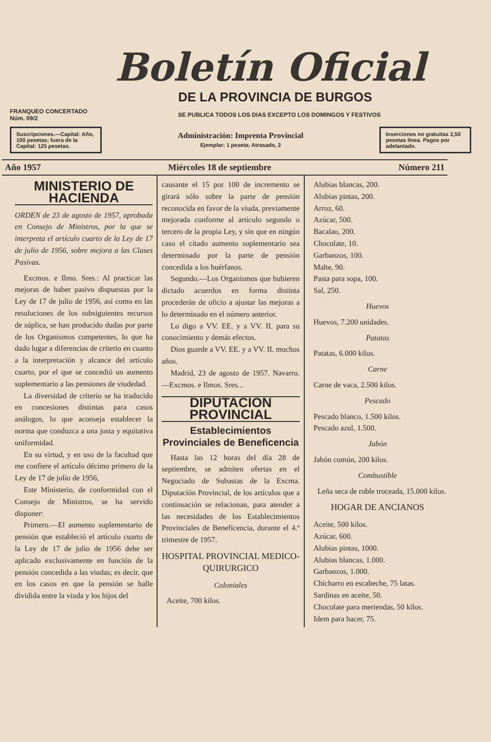Boletín Oficial
DE LA PROVINCIA DE BURGOS
FRANQUEO CONCERTADO
Núm. 09/2 SE PUBLICA TODOS LOS DIAS EXCEPTO LOS DOMINGOS Y FESTIVOS
Suscripciones.—Capital: Año, 100 pesetas; fuera de la Capital: 125 pesetas.
Administración: Imprenta Provincial
Ejemplar: 1 peseta; Atrasado, 2
Inserciones no gratuitas 2,50 pesetas línea. Pagos por adelantado.
Año 1957 Miércoles 18 de septiembre Número 211
MINISTERIO DE HACIENDA
ORDEN de 23 de agosto de 1957, aprobada en Consejo de Ministros, por la que se interpreta el artículo cuarto de la Ley de 17 de julio de 1956, sobre mejora a las Clases Pasivas.
Excmos. e Ilmo. Sres.: Al practicar las mejoras de haber pasivo dispuestas por la Ley de 17 de julio de 1956, así como en las resoluciones de los subsiguientes recursos de súplica, se han producido dudas por parte de los Organismos competentes, lo que ha dado lugar a diferencias de criterio en cuanto a la interpretación y alcance del artículo cuarto, por el que se concedió un aumento suplementario a las pensiones de viudedad.
La diversidad de criterio se ha traducido en concesiones distintas para casos análogos, lo que aconseja establecer la norma que conduzca a una justa y equitativa uniformidad.
En su virtud, y en uso de la facultad que me confiere el artículo décimo primero de la Ley de 17 de julio de 1956,
Este Ministerio, de conformidad con el Consejo de Ministros, se ha servido disponer:
Primero.—El aumento suplementario de pensión que estableció el artículo cuarto de la Ley de 17 de julio de 1956 debe ser aplicado exclusivamente en función de la pensión concedida a las viudas; es decir, que en los casos en que la pensión se halle dividida entre la viuda y los hijos del
causante el 15 por 100 de incremento se girará sólo sobre la parte de pensión reconocida en favor de la viuda, previamente mejorada conforme al artículo segundo o tercero de la propia Ley, y sin que en ningún caso el citado aumento suplementario sea determinado por la parte de pensión concedida a los huérfanos.
Segundo.—Los Organismos que hubieren dictado acuerdos en forma distinta procederán de oficio a ajustar las mejoras a lo determinado en el número anterior.
Lo digo a VV. EE. y a VV. II. para su conocimiento y demás efectos.
Dios guarde a VV. EE. y a VV. II. muchos años.
Madrid, 23 de agosto de 1957. Navarro.—Excmos. e Ilmos. Sres...
DIPUTACION PROVINCIAL
Establecimientos Provinciales de Beneficencia
Hasta las 12 horas del día 28 de septiembre, se admiten ofertas en el Negociado de Subastas de la Excma. Diputación Provincial, de los artículos que a continuación se relacionan, para atender a las necesidades de los Establecimientos Provinciales de Beneficencia, durante el 4.º trimestre de 1957.
HOSPITAL PROVINCIAL MEDICO-QUIRURGICO
Coloniales
Aceite, 700 kilos.
Alubias blancas, 200.
Alubias pintas, 200.
Arroz, 60.
Azúcar, 500.
Bacalao, 200.
Chocolate, 10.
Garbanzos, 100.
Malte, 90.
Pasta para sopa, 100.
Sal, 250.
Huevos
Huevos, 7.200 unidades.
Patatas
Patatas, 6.000 kilos.
Carne
Carne de vaca, 2.500 kilos.
Pescado
Pescado blanco, 1.500 kilos.
Pescado azul, 1.500.
Jabón
Jabón común, 200 kilos.
Combustible
Leña seca de roble troceada, 15.000 kilos.
HOGAR DE ANCIANOS
Aceite, 500 kilos.
Azúcar, 600.
Alubias pintas, 1000.
Alubias blancas, 1.000.
Garbanzos, 1.000.
Chicharro en escabeche, 75 latas.
Sardinas en aceite, 50.
Chocolate para meriendas, 50 kilos.
Idem para hacer, 75.